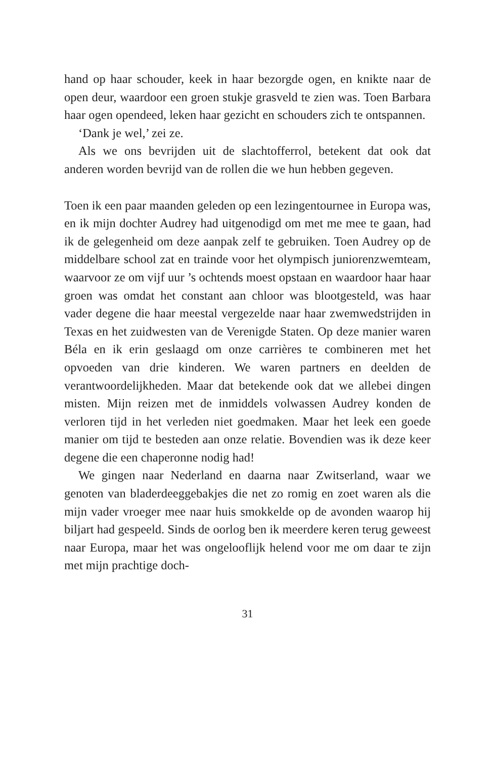hand op haar schouder, keek in haar bezorgde ogen, en knikte naar de open deur, waardoor een groen stukje grasveld te zien was. Toen Barbara haar ogen opendeed, leken haar gezicht en schouders zich te ontspannen.
‘Dank je wel,’ zei ze.
Als we ons bevrijden uit de slachtofferrol, betekent dat ook dat anderen worden bevrijd van de rollen die we hun hebben gegeven.
Toen ik een paar maanden geleden op een lezingentournee in Europa was, en ik mijn dochter Audrey had uitgenodigd om met me mee te gaan, had ik de gelegenheid om deze aanpak zelf te gebruiken. Toen Audrey op de middelbare school zat en trainde voor het olympisch juniorenzwemteam, waarvoor ze om vijf uur ’s ochtends moest opstaan en waardoor haar haar groen was omdat het constant aan chloor was blootgesteld, was haar vader degene die haar meestal vergezelde naar haar zwemwedstrijden in Texas en het zuidwesten van de Verenigde Staten. Op deze manier waren Béla en ik erin geslaagd om onze carrières te combineren met het opvoeden van drie kinderen. We waren partners en deelden de verantwoordelijkheden. Maar dat betekende ook dat we allebei dingen misten. Mijn reizen met de inmiddels volwassen Audrey konden de verloren tijd in het verleden niet goedmaken. Maar het leek een goede manier om tijd te besteden aan onze relatie. Bovendien was ik deze keer degene die een chaperonne nodig had!
We gingen naar Nederland en daarna naar Zwitserland, waar we genoten van bladerdeeggebakjes die net zo romig en zoet waren als die mijn vader vroeger mee naar huis smokkelde op de avonden waarop hij biljart had gespeeld. Sinds de oorlog ben ik meerdere keren terug geweest naar Europa, maar het was ongelooflijk helend voor me om daar te zijn met mijn prachtige doch-
31